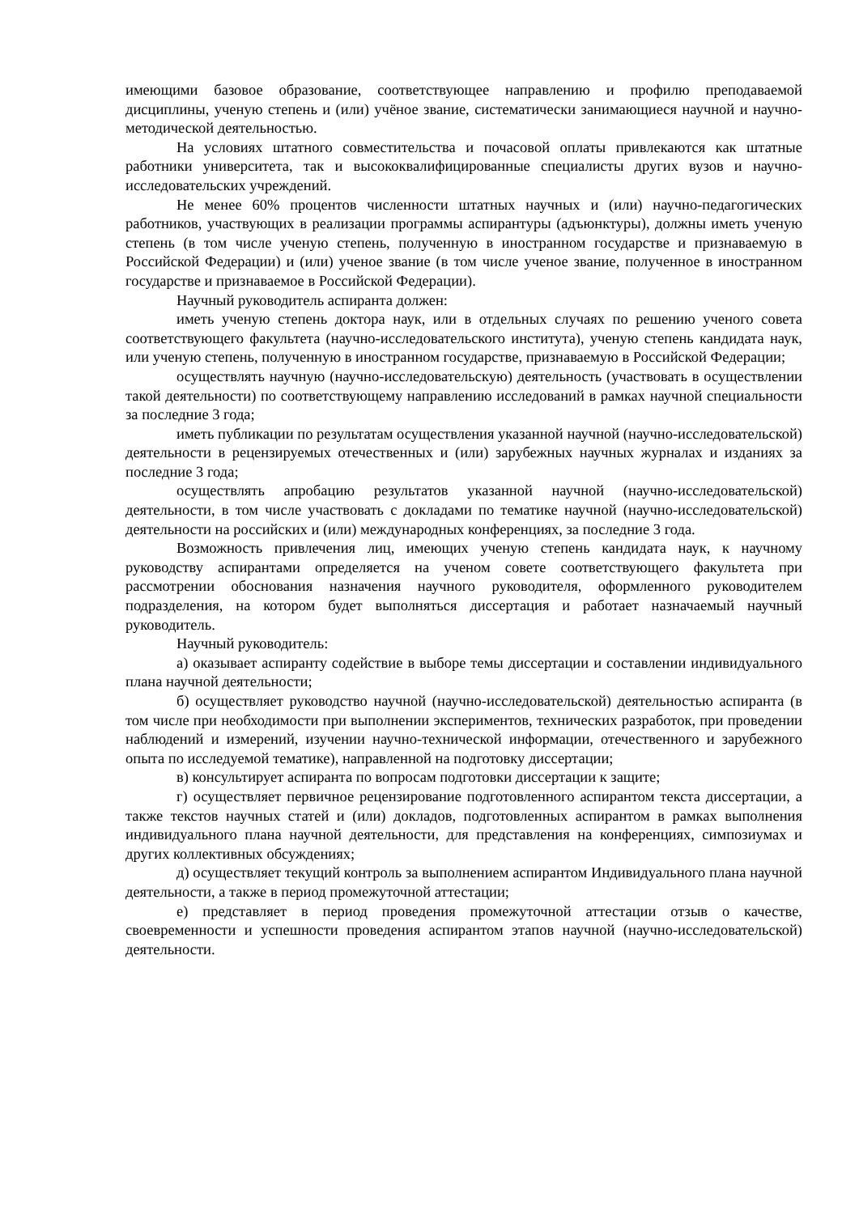имеющими базовое образование, соответствующее направлению и профилю преподаваемой дисциплины, ученую степень и (или) учёное звание, систематически занимающиеся научной и научно-методической деятельностью.
На условиях штатного совместительства и почасовой оплаты привлекаются как штатные работники университета, так и высококвалифицированные специалисты других вузов и научно-исследовательских учреждений.
Не менее 60% процентов численности штатных научных и (или) научно-педагогических работников, участвующих в реализации программы аспирантуры (адъюнктуры), должны иметь ученую степень (в том числе ученую степень, полученную в иностранном государстве и признаваемую в Российской Федерации) и (или) ученое звание (в том числе ученое звание, полученное в иностранном государстве и признаваемое в Российской Федерации).
Научный руководитель аспиранта должен:
иметь ученую степень доктора наук, или в отдельных случаях по решению ученого совета соответствующего факультета (научно-исследовательского института), ученую степень кандидата наук, или ученую степень, полученную в иностранном государстве, признаваемую в Российской Федерации;
осуществлять научную (научно-исследовательскую) деятельность (участвовать в осуществлении такой деятельности) по соответствующему направлению исследований в рамках научной специальности за последние 3 года;
иметь публикации по результатам осуществления указанной научной (научно-исследовательской) деятельности в рецензируемых отечественных и (или) зарубежных научных журналах и изданиях за последние 3 года;
осуществлять апробацию результатов указанной научной (научно-исследовательской) деятельности, в том числе участвовать с докладами по тематике научной (научно-исследовательской) деятельности на российских и (или) международных конференциях, за последние 3 года.
Возможность привлечения лиц, имеющих ученую степень кандидата наук, к научному руководству аспирантами определяется на ученом совете соответствующего факультета при рассмотрении обоснования назначения научного руководителя, оформленного руководителем подразделения, на котором будет выполняться диссертация и работает назначаемый научный руководитель.
Научный руководитель:
а) оказывает аспиранту содействие в выборе темы диссертации и составлении индивидуального плана научной деятельности;
б) осуществляет руководство научной (научно-исследовательской) деятельностью аспиранта (в том числе при необходимости при выполнении экспериментов, технических разработок, при проведении наблюдений и измерений, изучении научно-технической информации, отечественного и зарубежного опыта по исследуемой тематике), направленной на подготовку диссертации;
в) консультирует аспиранта по вопросам подготовки диссертации к защите;
г) осуществляет первичное рецензирование подготовленного аспирантом текста диссертации, а также текстов научных статей и (или) докладов, подготовленных аспирантом в рамках выполнения индивидуального плана научной деятельности, для представления на конференциях, симпозиумах и других коллективных обсуждениях;
д) осуществляет текущий контроль за выполнением аспирантом Индивидуального плана научной деятельности, а также в период промежуточной аттестации;
е) представляет в период проведения промежуточной аттестации отзыв о качестве, своевременности и успешности проведения аспирантом этапов научной (научно-исследовательской) деятельности.